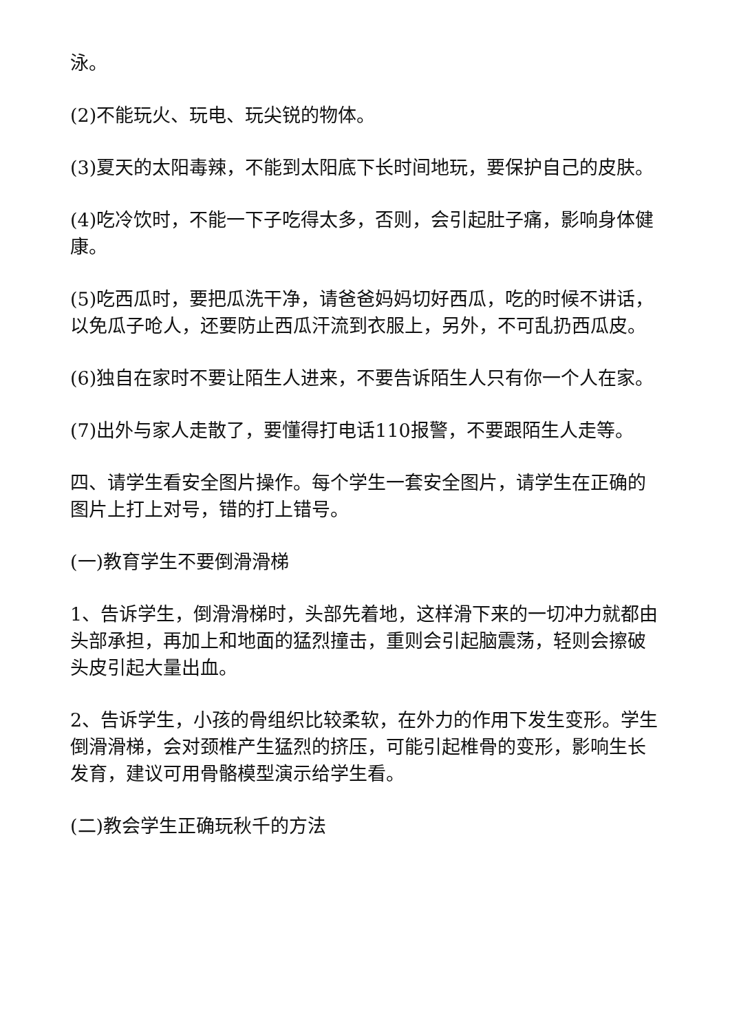泳。
(2)不能玩火、玩电、玩尖锐的物体。
(3)夏天的太阳毒辣，不能到太阳底下长时间地玩，要保护自己的皮肤。
(4)吃冷饮时，不能一下子吃得太多，否则，会引起肚子痛，影响身体健康。
(5)吃西瓜时，要把瓜洗干净，请爸爸妈妈切好西瓜，吃的时候不讲话，以免瓜子呛人，还要防止西瓜汗流到衣服上，另外，不可乱扔西瓜皮。
(6)独自在家时不要让陌生人进来，不要告诉陌生人只有你一个人在家。
(7)出外与家人走散了，要懂得打电话110报警，不要跟陌生人走等。
四、请学生看安全图片操作。每个学生一套安全图片，请学生在正确的图片上打上对号，错的打上错号。
(一)教育学生不要倒滑滑梯
1、告诉学生，倒滑滑梯时，头部先着地，这样滑下来的一切冲力就都由头部承担，再加上和地面的猛烈撞击，重则会引起脑震荡，轻则会擦破头皮引起大量出血。
2、告诉学生，小孩的骨组织比较柔软，在外力的作用下发生变形。学生倒滑滑梯，会对颈椎产生猛烈的挤压，可能引起椎骨的变形，影响生长发育，建议可用骨骼模型演示给学生看。
(二)教会学生正确玩秋千的方法